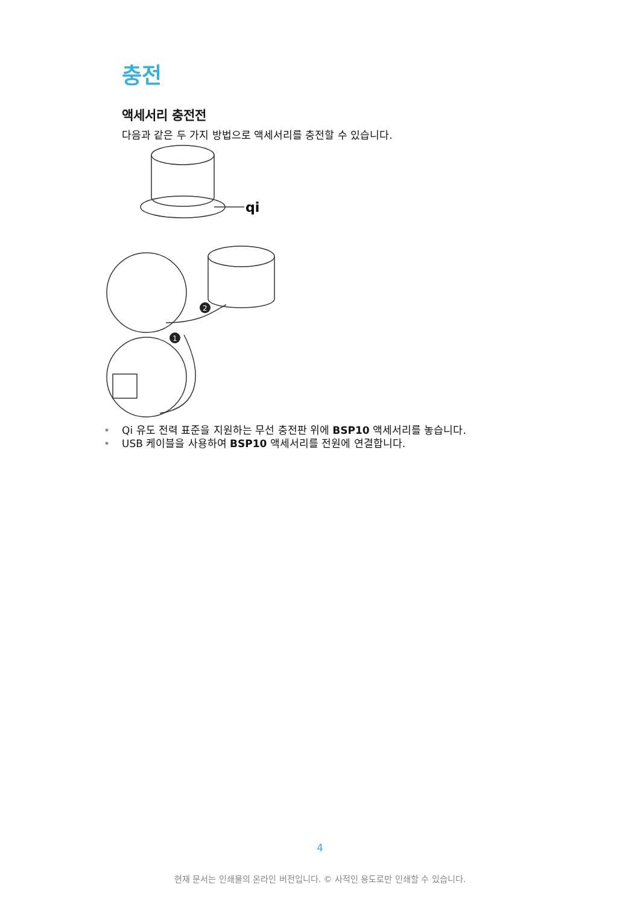충전
액세서리 충전전
다음과 같은 두 가지 방법으로 액세서리를 충전할 수 있습니다.
2
1
qi
• Qi 유도 전력 표준을 지원하는 무선 충전판 위에 BSP10 액세서리를 놓습니다.
• USB 케이블을 사용하여 BSP10 액세서리를 전원에 연결합니다.
4
현재 문서는 인쇄물의 온라인 버전입니다. © 사적인 용도로만 인쇄할 수 있습니다.